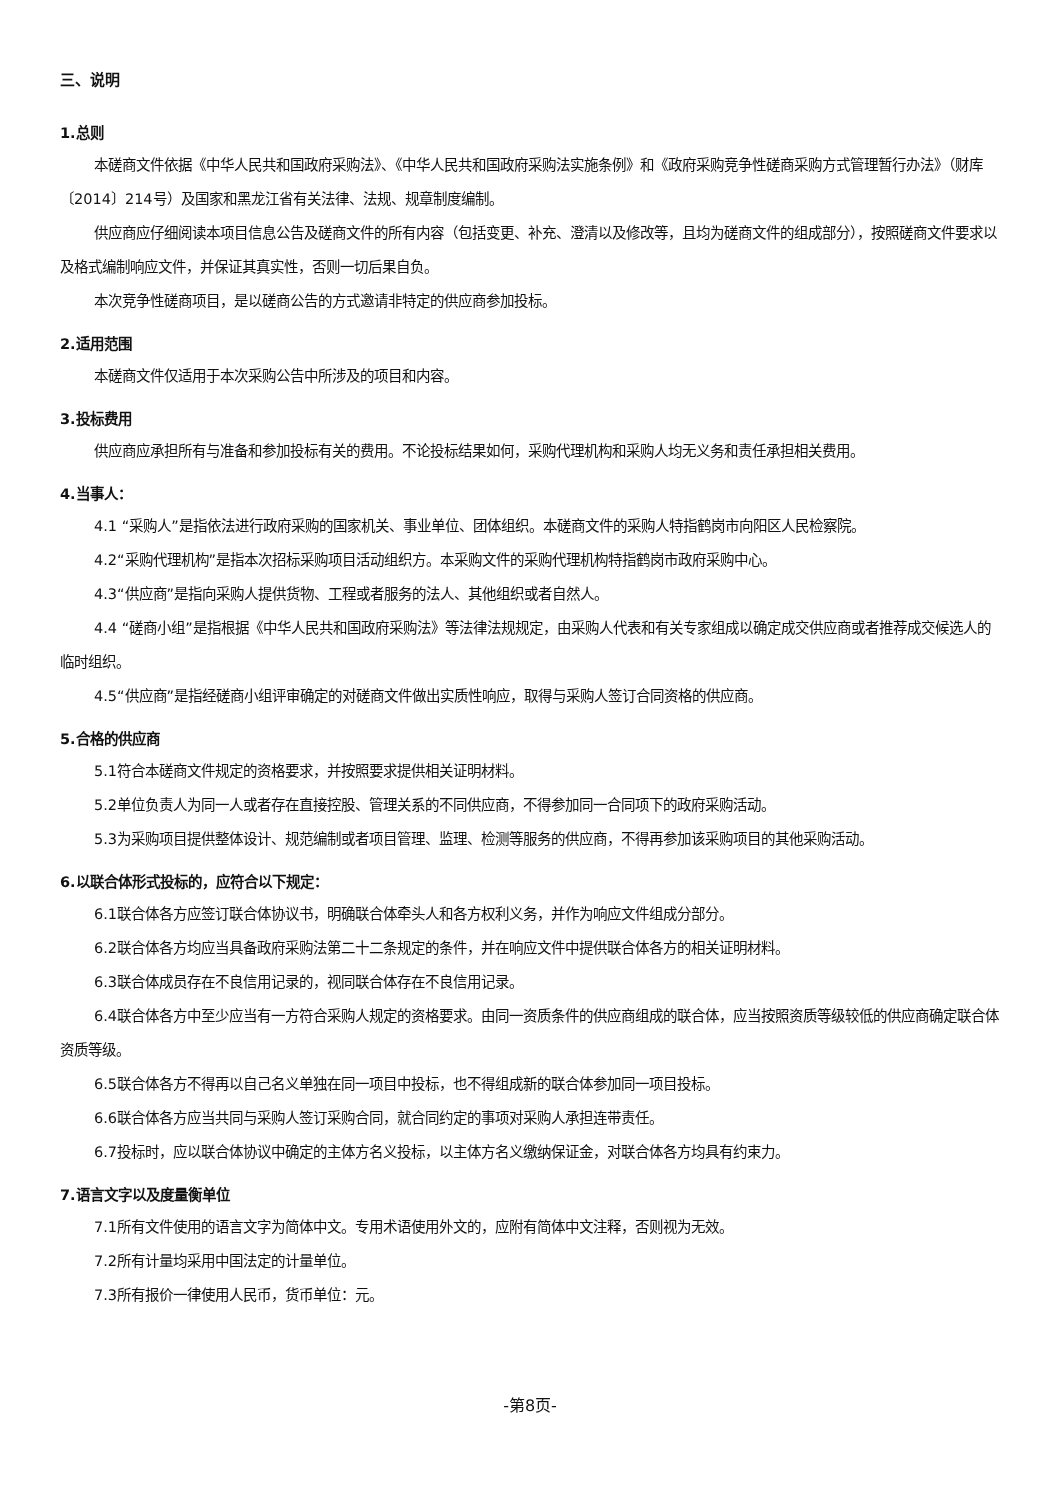三、说明
1.总则
本磋商文件依据《中华人民共和国政府采购法》、《中华人民共和国政府采购法实施条例》和《政府采购竞争性磋商采购方式管理暂行办法》（财库〔2014〕214号）及国家和黑龙江省有关法律、法规、规章制度编制。
供应商应仔细阅读本项目信息公告及磋商文件的所有内容（包括变更、补充、澄清以及修改等，且均为磋商文件的组成部分），按照磋商文件要求以及格式编制响应文件，并保证其真实性，否则一切后果自负。
本次竞争性磋商项目，是以磋商公告的方式邀请非特定的供应商参加投标。
2.适用范围
本磋商文件仅适用于本次采购公告中所涉及的项目和内容。
3.投标费用
供应商应承担所有与准备和参加投标有关的费用。不论投标结果如何，采购代理机构和采购人均无义务和责任承担相关费用。
4.当事人：
4.1 “采购人”是指依法进行政府采购的国家机关、事业单位、团体组织。本磋商文件的采购人特指鹤岗市向阳区人民检察院。
4.2“采购代理机构”是指本次招标采购项目活动组织方。本采购文件的采购代理机构特指鹤岗市政府采购中心。
4.3“供应商”是指向采购人提供货物、工程或者服务的法人、其他组织或者自然人。
4.4 “磋商小组”是指根据《中华人民共和国政府采购法》等法律法规规定，由采购人代表和有关专家组成以确定成交供应商或者推荐成交候选人的临时组织。
4.5“供应商”是指经磋商小组评审确定的对磋商文件做出实质性响应，取得与采购人签订合同资格的供应商。
5.合格的供应商
5.1符合本磋商文件规定的资格要求，并按照要求提供相关证明材料。
5.2单位负责人为同一人或者存在直接控股、管理关系的不同供应商，不得参加同一合同项下的政府采购活动。
5.3为采购项目提供整体设计、规范编制或者项目管理、监理、检测等服务的供应商，不得再参加该采购项目的其他采购活动。
6.以联合体形式投标的，应符合以下规定：
6.1联合体各方应签订联合体协议书，明确联合体牵头人和各方权利义务，并作为响应文件组成分部分。
6.2联合体各方均应当具备政府采购法第二十二条规定的条件，并在响应文件中提供联合体各方的相关证明材料。
6.3联合体成员存在不良信用记录的，视同联合体存在不良信用记录。
6.4联合体各方中至少应当有一方符合采购人规定的资格要求。由同一资质条件的供应商组成的联合体，应当按照资质等级较低的供应商确定联合体资质等级。
6.5联合体各方不得再以自己名义单独在同一项目中投标，也不得组成新的联合体参加同一项目投标。
6.6联合体各方应当共同与采购人签订采购合同，就合同约定的事项对采购人承担连带责任。
6.7投标时，应以联合体协议中确定的主体方名义投标，以主体方名义缴纳保证金，对联合体各方均具有约束力。
7.语言文字以及度量衡单位
7.1所有文件使用的语言文字为简体中文。专用术语使用外文的，应附有简体中文注释，否则视为无效。
7.2所有计量均采用中国法定的计量单位。
7.3所有报价一律使用人民币，货币单位：元。
-第8页-